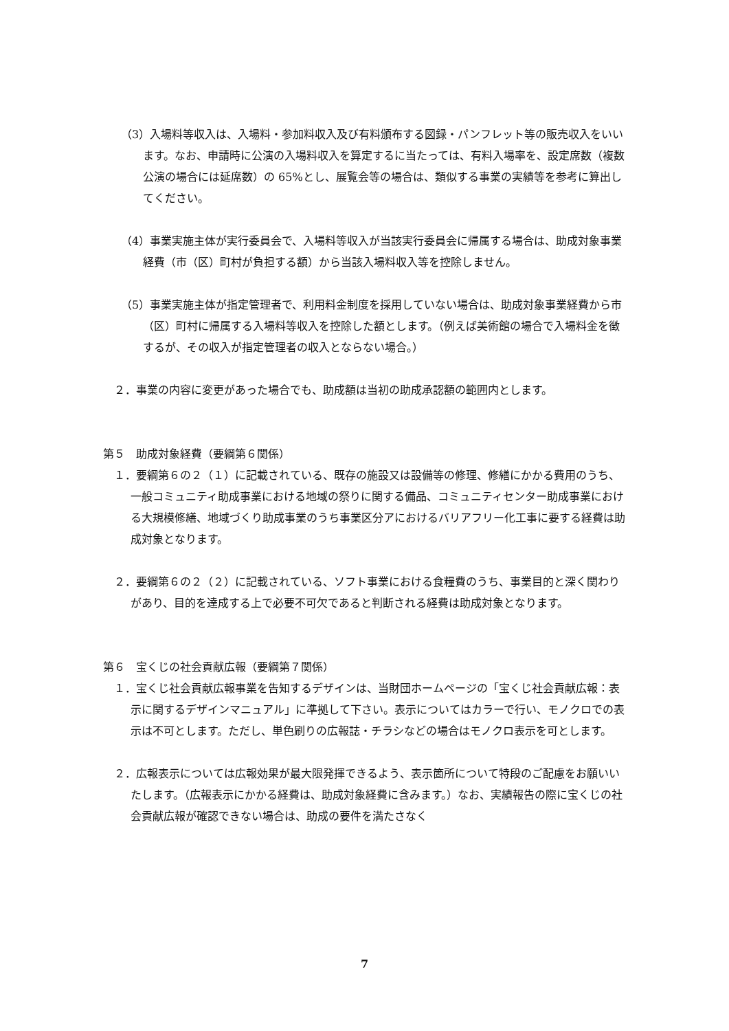（3）入場料等収入は、入場料・参加料収入及び有料頒布する図録・パンフレット等の販売収入をいいます。なお、申請時に公演の入場料収入を算定するに当たっては、有料入場率を、設定席数（複数公演の場合には延席数）の 65%とし、展覧会等の場合は、類似する事業の実績等を参考に算出してください。
（4）事業実施主体が実行委員会で、入場料等収入が当該実行委員会に帰属する場合は、助成対象事業経費（市（区）町村が負担する額）から当該入場料収入等を控除しません。
（5）事業実施主体が指定管理者で、利用料金制度を採用していない場合は、助成対象事業経費から市（区）町村に帰属する入場料等収入を控除した額とします。（例えば美術館の場合で入場料金を徴するが、その収入が指定管理者の収入とならない場合。）
２．事業の内容に変更があった場合でも、助成額は当初の助成承認額の範囲内とします。
第５　助成対象経費（要綱第６関係）
１．要綱第６の２（１）に記載されている、既存の施設又は設備等の修理、修繕にかかる費用のうち、一般コミュニティ助成事業における地域の祭りに関する備品、コミュニティセンター助成事業における大規模修繕、地域づくり助成事業のうち事業区分アにおけるバリアフリー化工事に要する経費は助成対象となります。
２．要綱第６の２（２）に記載されている、ソフト事業における食糧費のうち、事業目的と深く関わりがあり、目的を達成する上で必要不可欠であると判断される経費は助成対象となります。
第６　宝くじの社会貢献広報（要綱第７関係）
１．宝くじ社会貢献広報事業を告知するデザインは、当財団ホームページの「宝くじ社会貢献広報：表示に関するデザインマニュアル」に準拠して下さい。表示についてはカラーで行い、モノクロでの表示は不可とします。ただし、単色刷りの広報誌・チラシなどの場合はモノクロ表示を可とします。
２．広報表示については広報効果が最大限発揮できるよう、表示箇所について特段のご配慮をお願いいたします。（広報表示にかかる経費は、助成対象経費に含みます。）なお、実績報告の際に宝くじの社会貢献広報が確認できない場合は、助成の要件を満たさなく
7